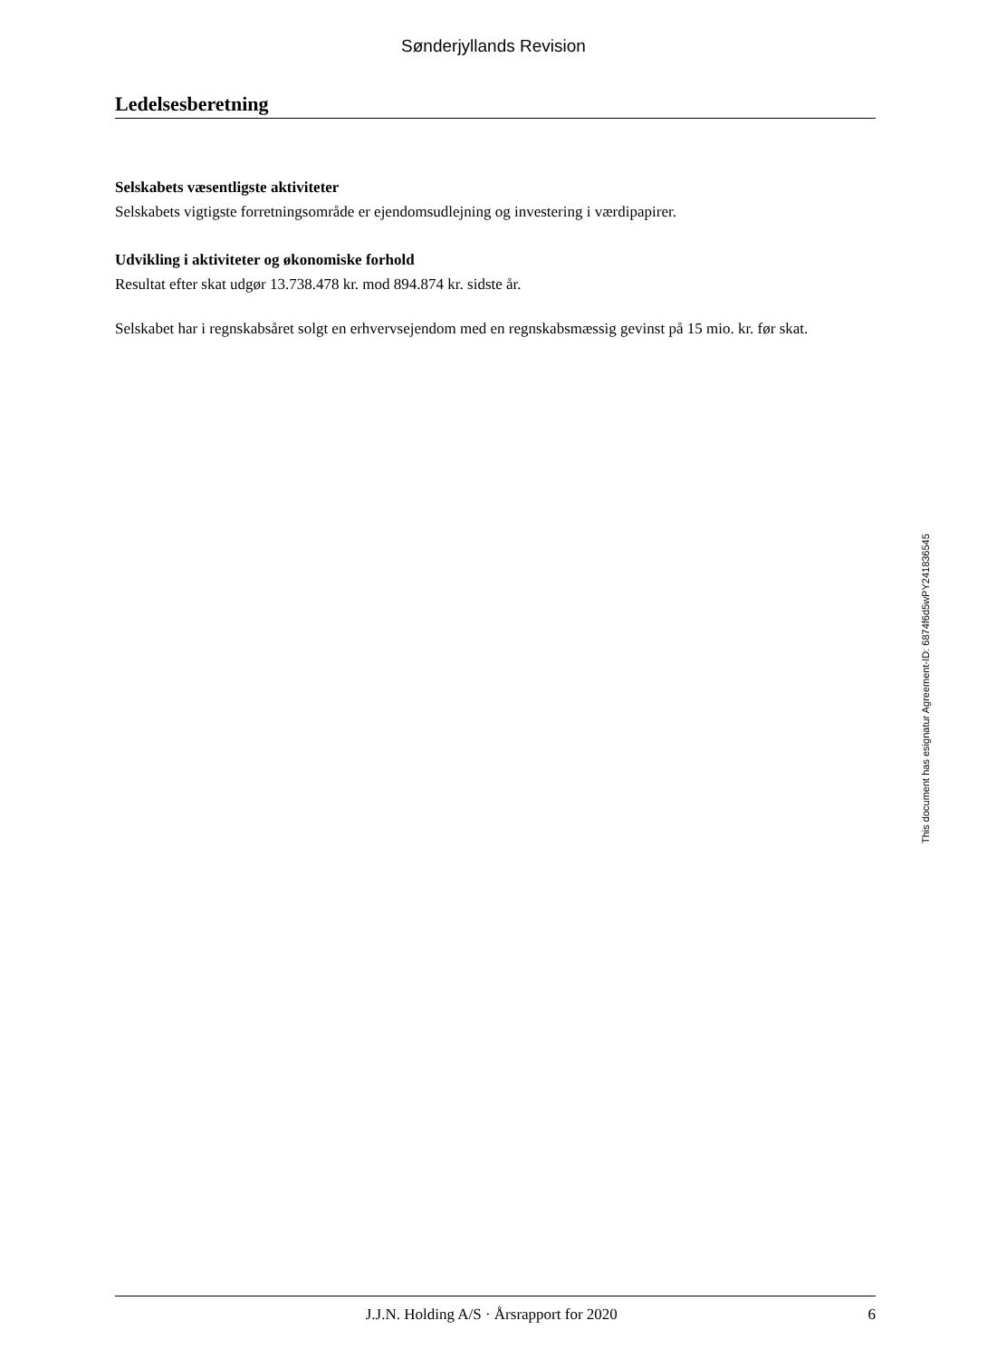Sønderjyllands Revision
Ledelsesberetning
Selskabets væsentligste aktiviteter
Selskabets vigtigste forretningsområde er ejendomsudlejning og investering i værdipapirer.
Udvikling i aktiviteter og økonomiske forhold
Resultat efter skat udgør 13.738.478 kr. mod 894.874 kr. sidste år.
Selskabet har i regnskabsåret solgt en erhvervsejendom med en regnskabsmæssig gevinst på 15 mio. kr. før skat.
This document has esignatur Agreement-ID: 6874f6d5wPY241836545
J.J.N. Holding A/S · Årsrapport for 2020 6